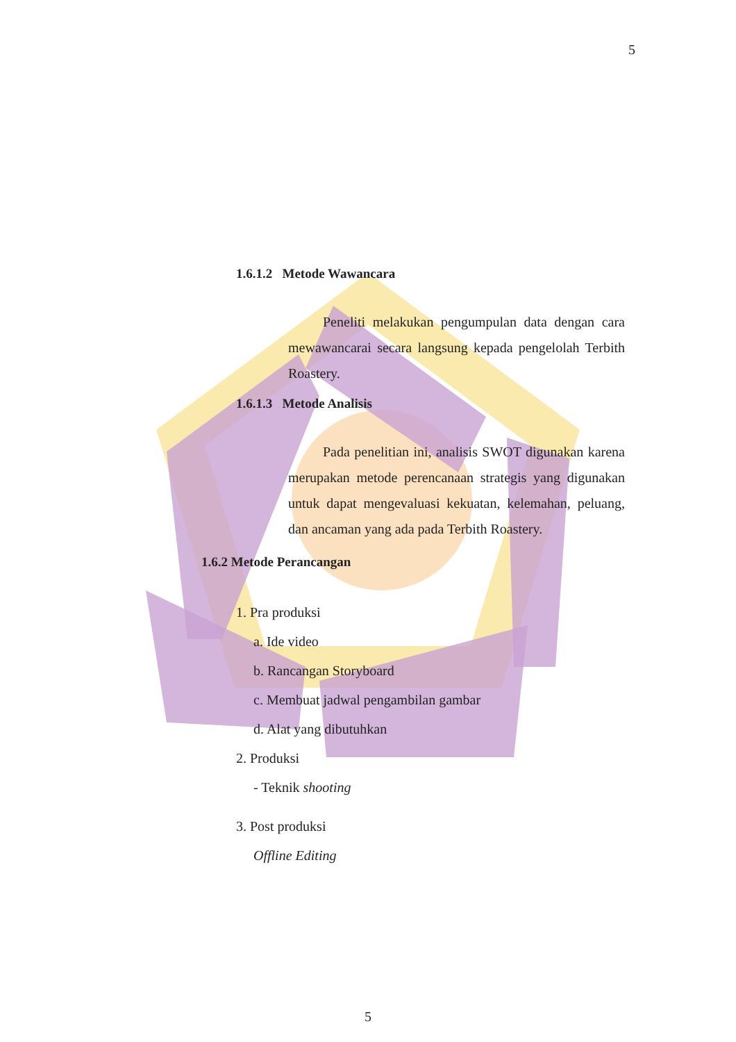5
1.6.1.2 Metode Wawancara
Peneliti melakukan pengumpulan data dengan cara mewawancarai secara langsung kepada pengelolah Terbith Roastery.
1.6.1.3 Metode Analisis
Pada penelitian ini, analisis SWOT digunakan karena merupakan metode perencanaan strategis yang digunakan untuk dapat mengevaluasi kekuatan, kelemahan, peluang, dan ancaman yang ada pada Terbith Roastery.
1.6.2 Metode Perancangan
1. Pra produksi
a. Ide video
b. Rancangan Storyboard
c. Membuat jadwal pengambilan gambar
d. Alat yang dibutuhkan
2. Produksi
- Teknik shooting
3. Post produksi
Offline Editing
5